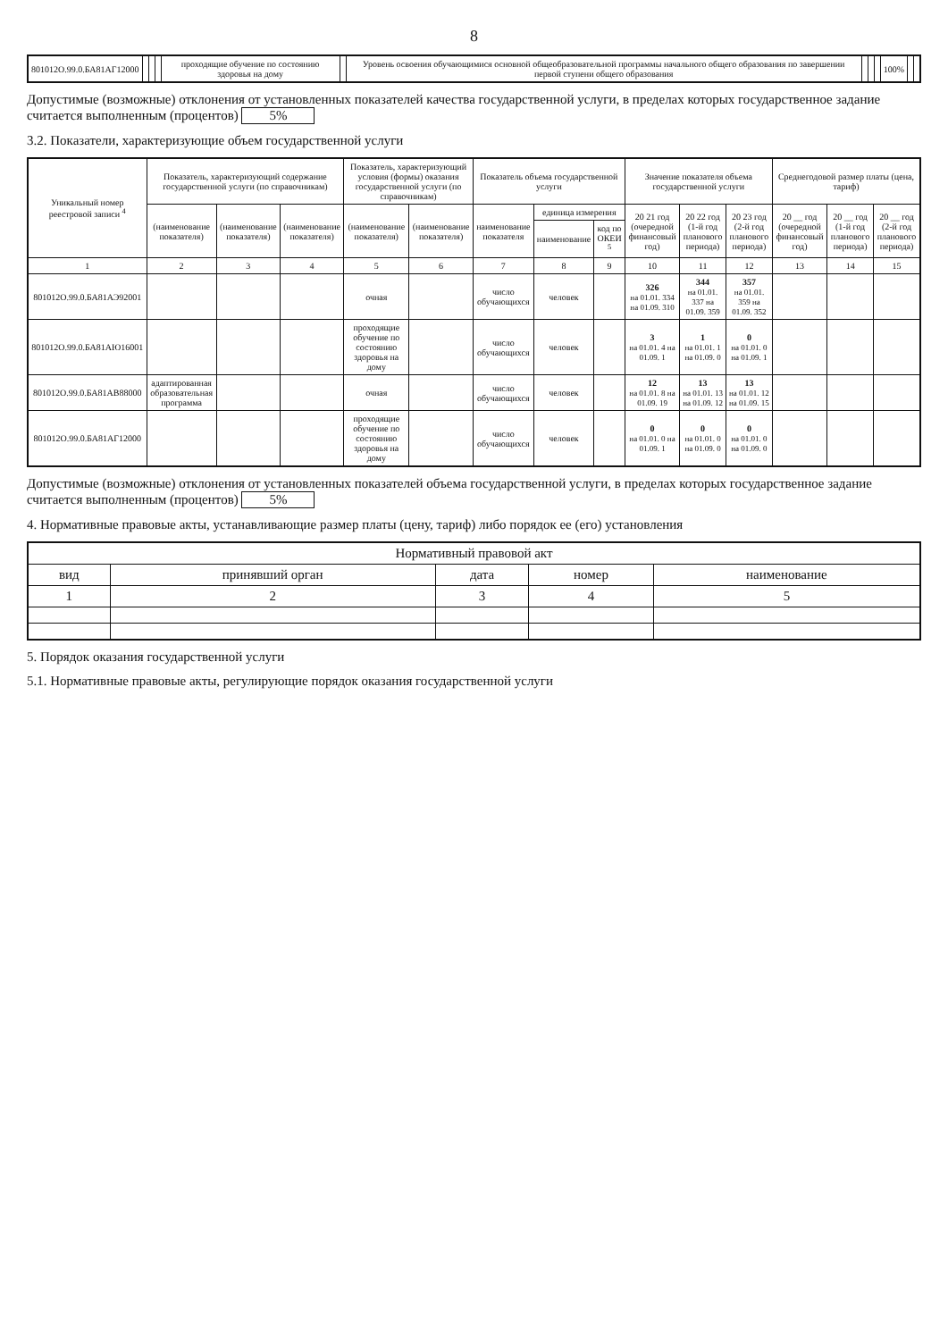8
| 801012О.99.0.БА81АГ12000 | | | | проходящие обучение по состоянию здоровья на дому | | Уровень освоения обучающимися основной общеобразовательной программы начального общего образования по завершении первой ступени общего образования | | | | 100% | | |
Допустимые (возможные) отклонения от установленных показателей качества государственной услуги, в пределах которых государственное задание считается выполненным (процентов) 5%
3.2. Показатели, характеризующие объем государственной услуги
| Уникальный номер реестровой записи <sup>4</sup> | Показатель, характеризующий содержание государственной услуги (по справочникам) | | | Показатель, характеризующий условия (формы) оказания государственной услуги (по справочникам) | | Показатель объема государственной услуги | | | Значение показателя объема государственной услуги | | | Среднегодовой размер платы (цена, тариф) | | |
| --- | --- | --- | --- | --- | --- | --- | --- | --- | --- | --- | --- | --- | --- | --- |
| | (наименование показателя) | (наименование показателя) | (наименование показателя) | (наименование показателя) | (наименование показателя) | наименование показателя | единица измерения | | 20 21 год (очередной финансовый год) | 20 22 год (1-й год планового периода) | 20 23 год (2-й год планового периода) | 20 __ год (очередной финансовый год) | 20 __ год (1-й год планового периода) | 20 __ год (2-й год планового периода) |
| | | | | | | | наименование | код по ОКЕИ <sup>5</sup> | | | | | | |
| 1 | 2 | 3 | 4 | 5 | 6 | 7 | 8 | 9 | 10 | 11 | 12 | 13 | 14 | 15 |
| 801012О.99.0.БА81АЭ92001 | | | | очная | | число обучающихся | человек | | 326 на 01.01. 334 на 01.09. 310 | 344 на 01.01. 337 на 01.09. 359 | 357 на 01.01. 359 на 01.09. 352 | | | |
| 801012О.99.0.БА81АЮ16001 | | | | проходящие обучение по состоянию здоровья на дому | | число обучающихся | человек | | 3 на 01.01. 4 на 01.09. 1 | 1 на 01.01. 1 на 01.09. 0 | 0 на 01.01. 0 на 01.09. 1 | | | |
| 801012О.99.0.БА81АВ88000 | адаптированная образовательная программа | | | очная | | число обучающихся | человек | | 12 на 01.01. 8 на 01.09. 19 | 13 на 01.01. 13 на 01.09. 12 | 13 на 01.01. 12 на 01.09. 15 | | | |
| 801012О.99.0.БА81АГ12000 | | | | проходящие обучение по состоянию здоровья на дому | | число обучающихся | человек | | 0 на 01.01. 0 на 01.09. 1 | 0 на 01.01. 0 на 01.09. 0 | 0 на 01.01. 0 на 01.09. 0 | | | |
Допустимые (возможные) отклонения от установленных показателей объема государственной услуги, в пределах которых государственное задание считается выполненным (процентов) 5%
4. Нормативные правовые акты, устанавливающие размер платы (цену, тариф) либо порядок ее (его) установления
| Нормативный правовой акт | | | | |
| --- | --- | --- | --- | --- |
| вид | принявший орган | дата | номер | наименование |
| 1 | 2 | 3 | 4 | 5 |
5. Порядок оказания государственной услуги
5.1. Нормативные правовые акты, регулирующие порядок оказания государственной услуги